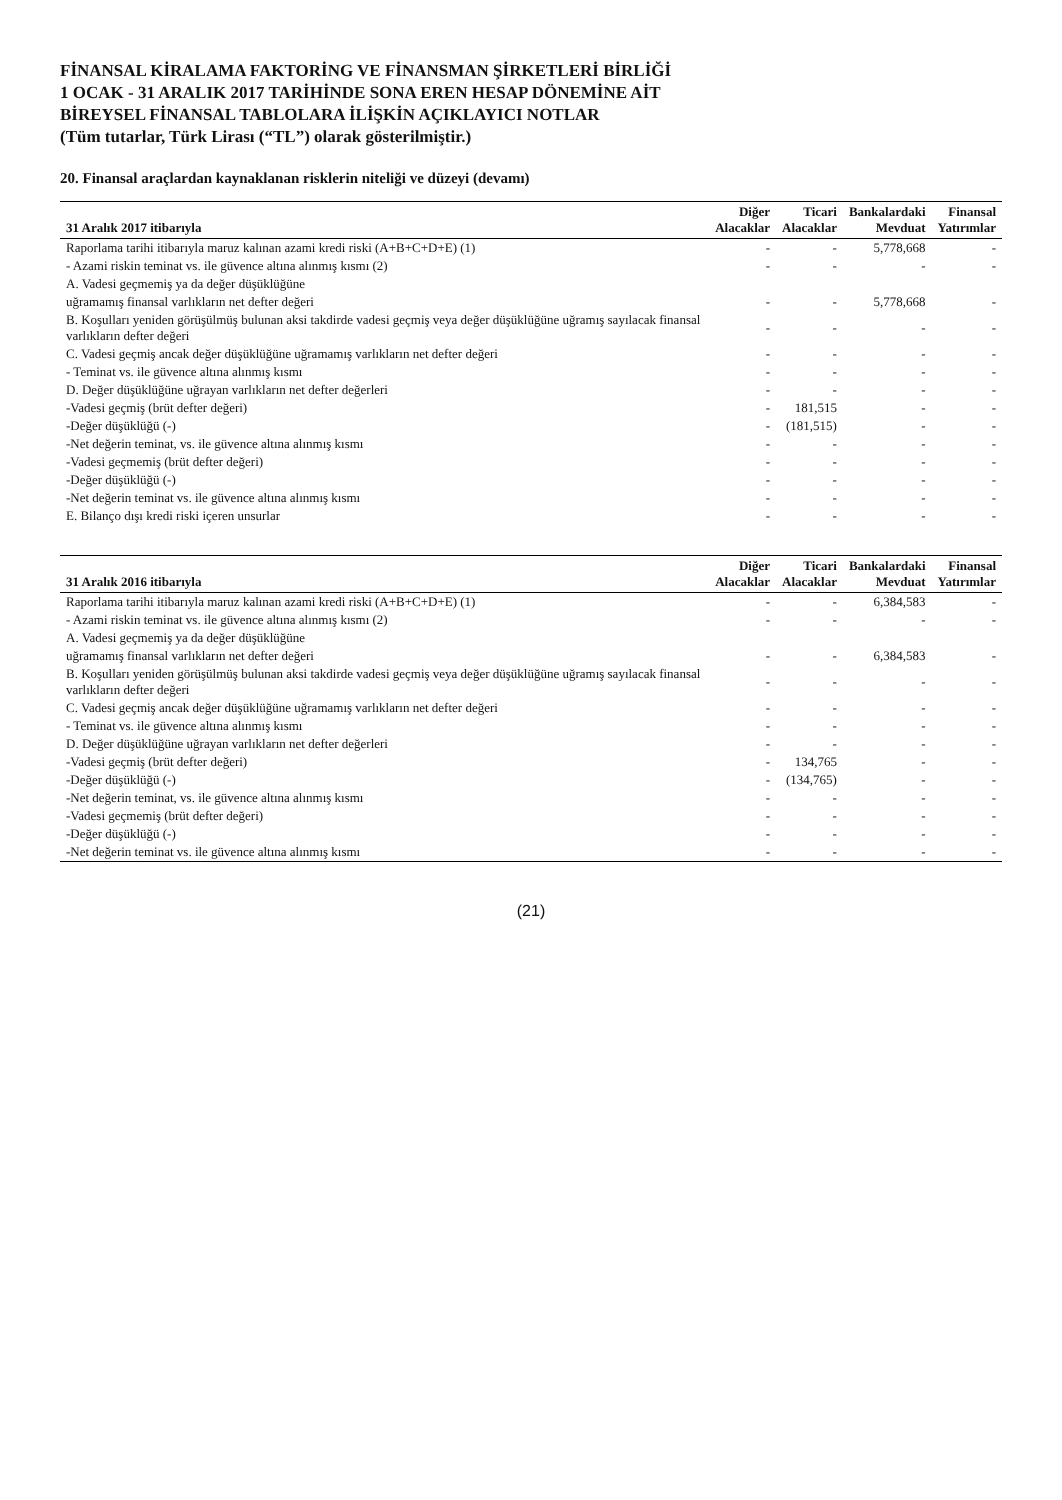FİNANSAL KİRALAMA FAKTORİNG VE FİNANSMAN ŞİRKETLERİ BİRLİĞİ
1 OCAK - 31 ARALIK 2017 TARİHİNDE SONA EREN HESAP DÖNEMİNE AİT
BİREYSEL FİNANSAL TABLOLARA İLİŞKİN AÇIKLAYICI NOTLAR
(Tüm tutarlar, Türk Lirası (“TL”) olarak gösterilmiştir.)
20. Finansal araçlardan kaynaklanan risklerin niteliği ve düzeyi (devamı)
| 31 Aralık 2017 itibarıyla | Diğer Alacaklar | Ticari Alacaklar | Bankalardaki Mevduat | Finansal Yatırımlar |
| --- | --- | --- | --- | --- |
| Raporlama tarihi itibarıyla maruz kalınan azami kredi riski (A+B+C+D+E) (1) | - | - | 5,778,668 | - |
| - Azami riskin teminat vs. ile güvence altına alınmış kısmı (2) | - | - | - | - |
| A. Vadesi geçmemiş ya da değer düşüklüğüne | | | | |
| uğramamış finansal varlıkların net defter değeri | - | - | 5,778,668 | - |
| B. Koşulları yeniden görüşülmüş bulunan aksi takdirde vadesi geçmiş veya değer düşüklüğüne uğramış sayılacak finansal varlıkların defter değeri | - | - | - | - |
| C. Vadesi geçmiş ancak değer düşüklüğüne uğramamış varlıkların net defter değeri | - | - | - | - |
| - Teminat vs. ile güvence altına alınmış kısmı | - | - | - | - |
| D. Değer düşüklüğüne uğrayan varlıkların net defter değerleri | - | - | - | - |
| -Vadesi geçmiş (brüt defter değeri) | - | 181,515 | - | - |
| -Değer düşüklüğü (-) | - | (181,515) | - | - |
| -Net değerin teminat, vs. ile güvence altına alınmış kısmı | - | - | - | - |
| -Vadesi geçmemiş (brüt defter değeri) | - | - | - | - |
| -Değer düşüklüğü (-) | - | - | - | - |
| -Net değerin teminat vs. ile güvence altına alınmış kısmı | - | - | - | - |
| E. Bilanço dışı kredi riski içeren unsurlar | - | - | - | - |
| 31 Aralık 2016 itibarıyla | Diğer Alacaklar | Ticari Alacaklar | Bankalardaki Mevduat | Finansal Yatırımlar |
| --- | --- | --- | --- | --- |
| Raporlama tarihi itibarıyla maruz kalınan azami kredi riski (A+B+C+D+E) (1) | - | - | 6,384,583 | - |
| - Azami riskin teminat vs. ile güvence altına alınmış kısmı (2) | - | - | - | - |
| A. Vadesi geçmemiş ya da değer düşüklüğüne | | | | |
| uğramamış finansal varlıkların net defter değeri | - | - | 6,384,583 | - |
| B. Koşulları yeniden görüşülmüş bulunan aksi takdirde vadesi geçmiş veya değer düşüklüğüne uğramış sayılacak finansal varlıkların defter değeri | - | - | - | - |
| C. Vadesi geçmiş ancak değer düşüklüğüne uğramamış varlıkların net defter değeri | - | - | - | - |
| - Teminat vs. ile güvence altına alınmış kısmı | - | - | - | - |
| D. Değer düşüklüğüne uğrayan varlıkların net defter değerleri | - | - | - | - |
| -Vadesi geçmiş (brüt defter değeri) | - | 134,765 | - | - |
| -Değer düşüklüğü (-) | - | (134,765) | - | - |
| -Net değerin teminat, vs. ile güvence altına alınmış kısmı | - | - | - | - |
| -Vadesi geçmemiş (brüt defter değeri) | - | - | - | - |
| -Değer düşüklüğü (-) | - | - | - | - |
| -Net değerin teminat vs. ile güvence altına alınmış kısmı | - | - | - | - |
(21)